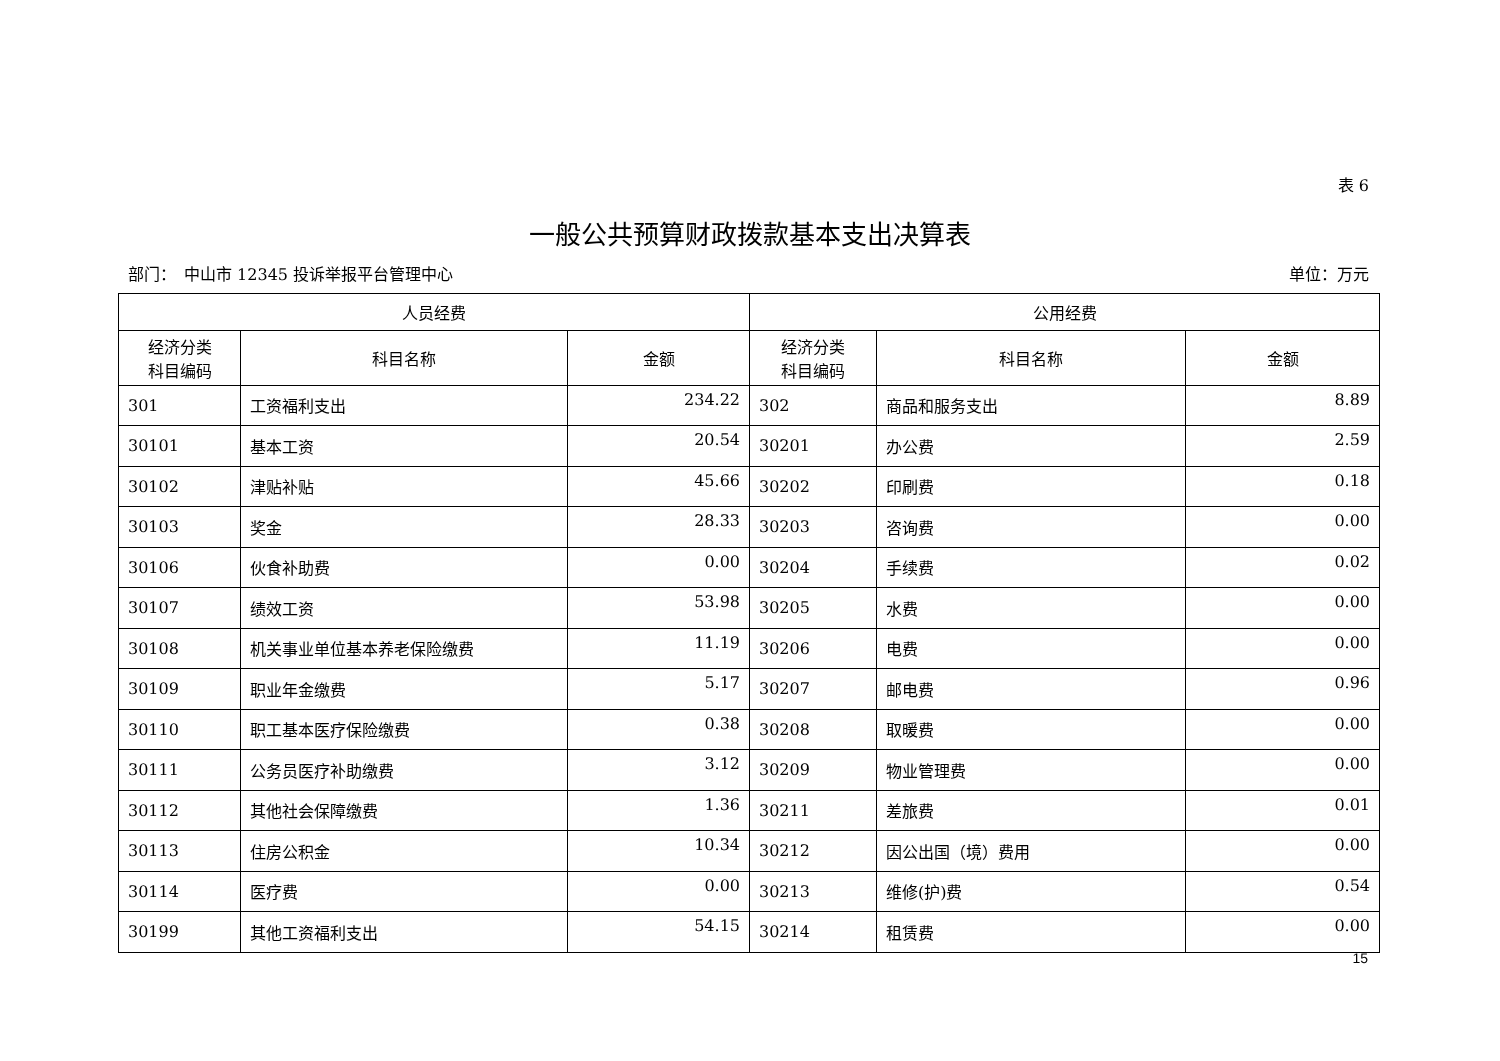表 6
一般公共预算财政拨款基本支出决算表
部门：　中山市 12345 投诉举报平台管理中心 单位：万元
| 人员经费 | | | 公用经费 | | |
| --- | --- | --- | --- | --- | --- |
| 经济分类 科目编码 | 科目名称 | 金额 | 经济分类 科目编码 | 科目名称 | 金额 |
| 301 | 工资福利支出 | 234.22 | 302 | 商品和服务支出 | 8.89 |
| 30101 | 基本工资 | 20.54 | 30201 | 办公费 | 2.59 |
| 30102 | 津贴补贴 | 45.66 | 30202 | 印刷费 | 0.18 |
| 30103 | 奖金 | 28.33 | 30203 | 咨询费 | 0.00 |
| 30106 | 伙食补助费 | 0.00 | 30204 | 手续费 | 0.02 |
| 30107 | 绩效工资 | 53.98 | 30205 | 水费 | 0.00 |
| 30108 | 机关事业单位基本养老保险缴费 | 11.19 | 30206 | 电费 | 0.00 |
| 30109 | 职业年金缴费 | 5.17 | 30207 | 邮电费 | 0.96 |
| 30110 | 职工基本医疗保险缴费 | 0.38 | 30208 | 取暖费 | 0.00 |
| 30111 | 公务员医疗补助缴费 | 3.12 | 30209 | 物业管理费 | 0.00 |
| 30112 | 其他社会保障缴费 | 1.36 | 30211 | 差旅费 | 0.01 |
| 30113 | 住房公积金 | 10.34 | 30212 | 因公出国（境）费用 | 0.00 |
| 30114 | 医疗费 | 0.00 | 30213 | 维修(护)费 | 0.54 |
| 30199 | 其他工资福利支出 | 54.15 | 30214 | 租赁费 | 0.00 |
15